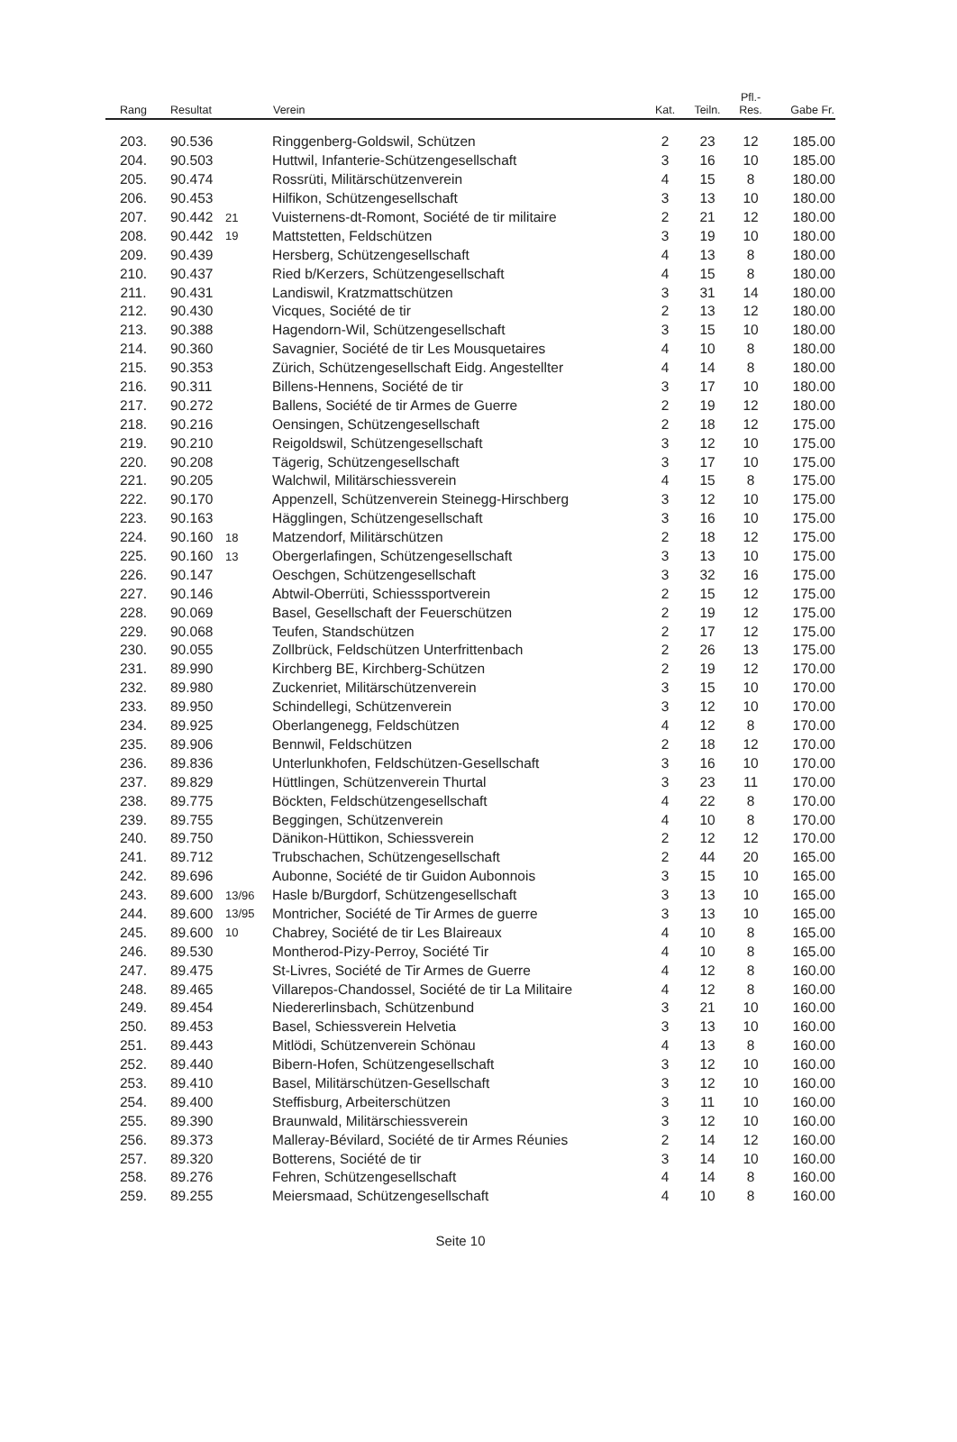| Rang | Resultat | | Verein | Kat. | Teiln. | Pfl.- Res. | Gabe Fr. |
| --- | --- | --- | --- | --- | --- | --- | --- |
| 203. | 90.536 | | Ringgenberg-Goldswil, Schützen | 2 | 23 | 12 | 185.00 |
| 204. | 90.503 | | Huttwil, Infanterie-Schützengesellschaft | 3 | 16 | 10 | 185.00 |
| 205. | 90.474 | | Rossrüti, Militärschützenverein | 4 | 15 | 8 | 180.00 |
| 206. | 90.453 | | Hilfikon, Schützengesellschaft | 3 | 13 | 10 | 180.00 |
| 207. | 90.442 | 21 | Vuisternens-dt-Romont, Société de tir militaire | 2 | 21 | 12 | 180.00 |
| 208. | 90.442 | 19 | Mattstetten, Feldschützen | 3 | 19 | 10 | 180.00 |
| 209. | 90.439 | | Hersberg, Schützengesellschaft | 4 | 13 | 8 | 180.00 |
| 210. | 90.437 | | Ried b/Kerzers, Schützengesellschaft | 4 | 15 | 8 | 180.00 |
| 211. | 90.431 | | Landiswil, Kratzmattschützen | 3 | 31 | 14 | 180.00 |
| 212. | 90.430 | | Vicques, Société de tir | 2 | 13 | 12 | 180.00 |
| 213. | 90.388 | | Hagendorn-Wil, Schützengesellschaft | 3 | 15 | 10 | 180.00 |
| 214. | 90.360 | | Savagnier, Société de tir Les Mousquetaires | 4 | 10 | 8 | 180.00 |
| 215. | 90.353 | | Zürich, Schützengesellschaft Eidg. Angestellter | 4 | 14 | 8 | 180.00 |
| 216. | 90.311 | | Billens-Hennens, Société de tir | 3 | 17 | 10 | 180.00 |
| 217. | 90.272 | | Ballens, Société de tir Armes de Guerre | 2 | 19 | 12 | 180.00 |
| 218. | 90.216 | | Oensingen, Schützengesellschaft | 2 | 18 | 12 | 175.00 |
| 219. | 90.210 | | Reigoldswil, Schützengesellschaft | 3 | 12 | 10 | 175.00 |
| 220. | 90.208 | | Tägerig, Schützengesellschaft | 3 | 17 | 10 | 175.00 |
| 221. | 90.205 | | Walchwil, Militärschiessverein | 4 | 15 | 8 | 175.00 |
| 222. | 90.170 | | Appenzell, Schützenverein Steinegg-Hirschberg | 3 | 12 | 10 | 175.00 |
| 223. | 90.163 | | Hägglingen, Schützengesellschaft | 3 | 16 | 10 | 175.00 |
| 224. | 90.160 | 18 | Matzendorf, Militärschützen | 2 | 18 | 12 | 175.00 |
| 225. | 90.160 | 13 | Obergerlafingen, Schützengesellschaft | 3 | 13 | 10 | 175.00 |
| 226. | 90.147 | | Oeschgen, Schützengesellschaft | 3 | 32 | 16 | 175.00 |
| 227. | 90.146 | | Abtwil-Oberrüti, Schiesssportverein | 2 | 15 | 12 | 175.00 |
| 228. | 90.069 | | Basel, Gesellschaft der Feuerschützen | 2 | 19 | 12 | 175.00 |
| 229. | 90.068 | | Teufen, Standschützen | 2 | 17 | 12 | 175.00 |
| 230. | 90.055 | | Zollbrück, Feldschützen Unterfrittenbach | 2 | 26 | 13 | 175.00 |
| 231. | 89.990 | | Kirchberg BE, Kirchberg-Schützen | 2 | 19 | 12 | 170.00 |
| 232. | 89.980 | | Zuckenriet, Militärschützenverein | 3 | 15 | 10 | 170.00 |
| 233. | 89.950 | | Schindellegi, Schützenverein | 3 | 12 | 10 | 170.00 |
| 234. | 89.925 | | Oberlangenegg, Feldschützen | 4 | 12 | 8 | 170.00 |
| 235. | 89.906 | | Bennwil, Feldschützen | 2 | 18 | 12 | 170.00 |
| 236. | 89.836 | | Unterlunkhofen, Feldschützen-Gesellschaft | 3 | 16 | 10 | 170.00 |
| 237. | 89.829 | | Hüttlingen, Schützenverein Thurtal | 3 | 23 | 11 | 170.00 |
| 238. | 89.775 | | Böckten, Feldschützengesellschaft | 4 | 22 | 8 | 170.00 |
| 239. | 89.755 | | Beggingen, Schützenverein | 4 | 10 | 8 | 170.00 |
| 240. | 89.750 | | Dänikon-Hüttikon, Schiessverein | 2 | 12 | 12 | 170.00 |
| 241. | 89.712 | | Trubschachen, Schützengesellschaft | 2 | 44 | 20 | 165.00 |
| 242. | 89.696 | | Aubonne, Société de tir Guidon Aubonnois | 3 | 15 | 10 | 165.00 |
| 243. | 89.600 | 13/96 | Hasle b/Burgdorf, Schützengesellschaft | 3 | 13 | 10 | 165.00 |
| 244. | 89.600 | 13/95 | Montricher, Société de Tir Armes de guerre | 3 | 13 | 10 | 165.00 |
| 245. | 89.600 | 10 | Chabrey, Société de tir Les Blaireaux | 4 | 10 | 8 | 165.00 |
| 246. | 89.530 | | Montherod-Pizy-Perroy, Société Tir | 4 | 10 | 8 | 165.00 |
| 247. | 89.475 | | St-Livres, Société de Tir Armes de Guerre | 4 | 12 | 8 | 160.00 |
| 248. | 89.465 | | Villarepos-Chandossel, Société de tir La Militaire | 4 | 12 | 8 | 160.00 |
| 249. | 89.454 | | Niedererlinsbach, Schützenbund | 3 | 21 | 10 | 160.00 |
| 250. | 89.453 | | Basel, Schiessverein Helvetia | 3 | 13 | 10 | 160.00 |
| 251. | 89.443 | | Mitlödi, Schützenverein Schönau | 4 | 13 | 8 | 160.00 |
| 252. | 89.440 | | Bibern-Hofen, Schützengesellschaft | 3 | 12 | 10 | 160.00 |
| 253. | 89.410 | | Basel, Militärschützen-Gesellschaft | 3 | 12 | 10 | 160.00 |
| 254. | 89.400 | | Steffisburg, Arbeiterschützen | 3 | 11 | 10 | 160.00 |
| 255. | 89.390 | | Braunwald, Militärschiessverein | 3 | 12 | 10 | 160.00 |
| 256. | 89.373 | | Malleray-Bévilard, Société de tir Armes Réunies | 2 | 14 | 12 | 160.00 |
| 257. | 89.320 | | Botterens, Société de tir | 3 | 14 | 10 | 160.00 |
| 258. | 89.276 | | Fehren, Schützengesellschaft | 4 | 14 | 8 | 160.00 |
| 259. | 89.255 | | Meiersmaad, Schützengesellschaft | 4 | 10 | 8 | 160.00 |
Seite 10